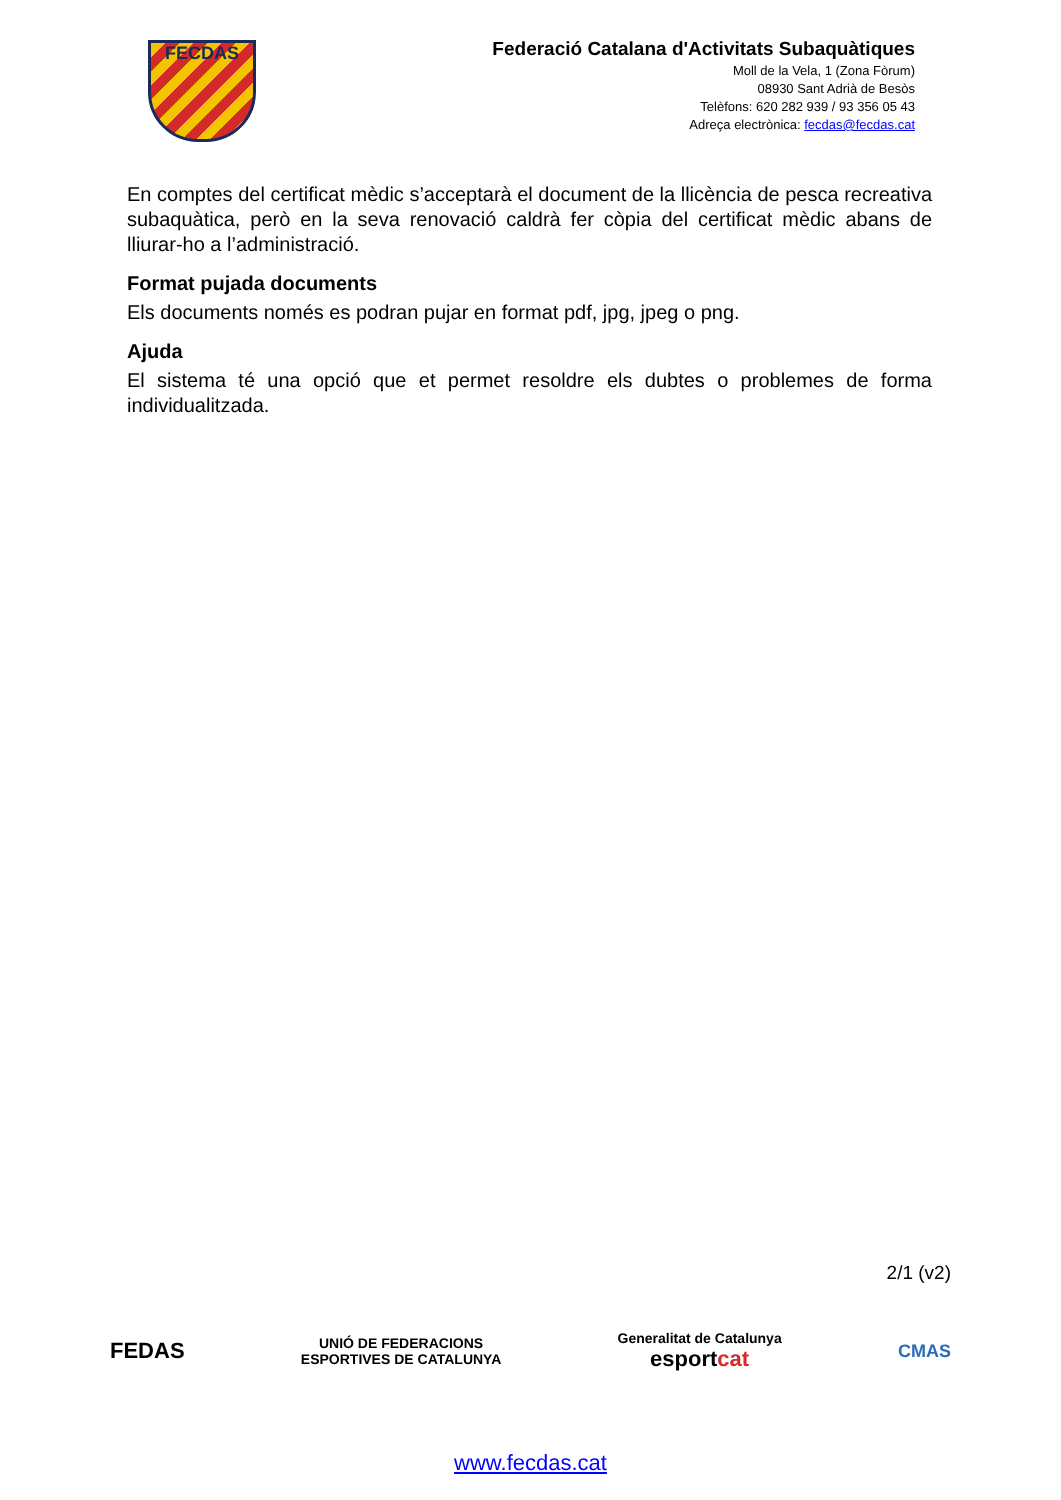FECDAS
Federació Catalana d'Activitats Subaquàtiques
Moll de la Vela, 1 (Zona Fòrum)
08930 Sant Adrià de Besòs
Telèfons: 620 282 939 / 93 356 05 43
Adreça electrònica: fecdas@fecdas.cat
En comptes del certificat mèdic s’acceptarà el document de la llicència de pesca recreativa subaquàtica, però en la seva renovació caldrà fer còpia del certificat mèdic abans de lliurar-ho a l’administració.
Format pujada documents
Els documents només es podran pujar en format pdf, jpg, jpeg o png.
Ajuda
El sistema té una opció que et permet resoldre els dubtes o problemes de forma individualitzada.
2/1 (v2)
FEDAS
UNIÓ DE FEDERACIONS
ESPORTIVES DE CATALUNYA
Generalitat de Catalunya
esportcat
CMAS
www.fecdas.cat